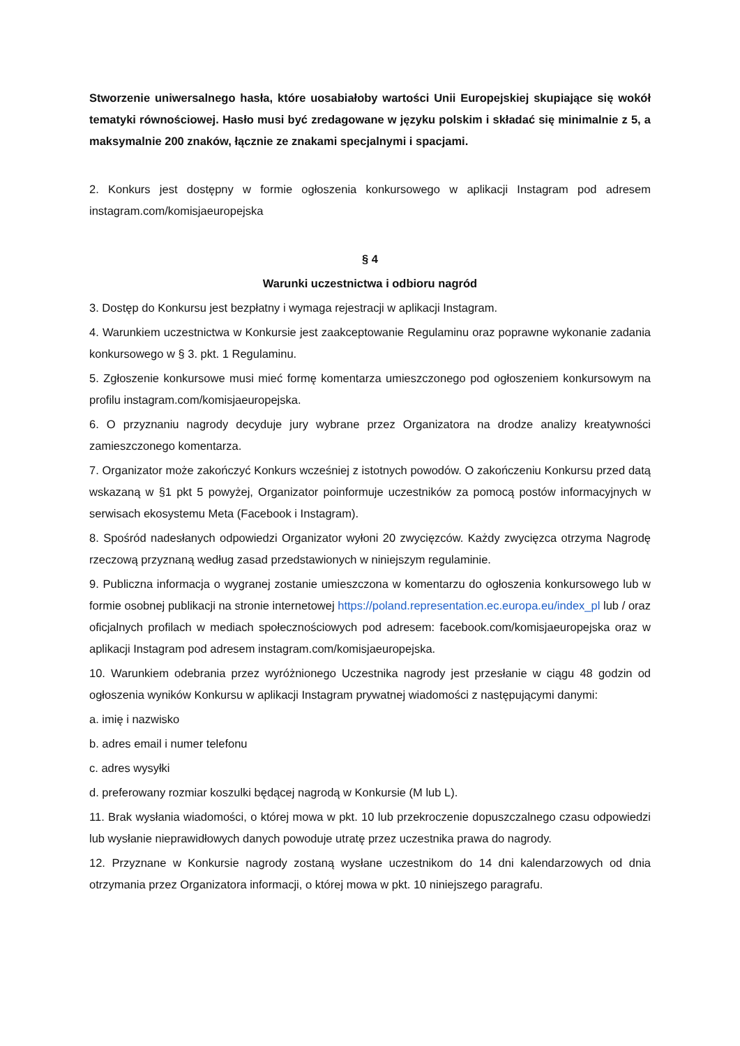Stworzenie uniwersalnego hasła, które uosabiałoby wartości Unii Europejskiej skupiające się wokół tematyki równościowej. Hasło musi być zredagowane w języku polskim i składać się minimalnie z 5, a maksymalnie 200 znaków, łącznie ze znakami specjalnymi i spacjami.
2. Konkurs jest dostępny w formie ogłoszenia konkursowego w aplikacji Instagram pod adresem instagram.com/komisjaeuropejska
§ 4
Warunki uczestnictwa i odbioru nagród
3. Dostęp do Konkursu jest bezpłatny i wymaga rejestracji w aplikacji Instagram.
4. Warunkiem uczestnictwa w Konkursie jest zaakceptowanie Regulaminu oraz poprawne wykonanie zadania konkursowego w § 3. pkt. 1 Regulaminu.
5. Zgłoszenie konkursowe musi mieć formę komentarza umieszczonego pod ogłoszeniem konkursowym na profilu instagram.com/komisjaeuropejska.
6. O przyznaniu nagrody decyduje jury wybrane przez Organizatora na drodze analizy kreatywności zamieszczonego komentarza.
7. Organizator może zakończyć Konkurs wcześniej z istotnych powodów. O zakończeniu Konkursu przed datą wskazaną w §1 pkt 5 powyżej, Organizator poinformuje uczestników za pomocą postów informacyjnych w serwisach ekosystemu Meta (Facebook i Instagram).
8. Spośród nadesłanych odpowiedzi Organizator wyłoni 20 zwycięzców. Każdy zwycięzca otrzyma Nagrodę rzeczową przyznaną według zasad przedstawionych w niniejszym regulaminie.
9. Publiczna informacja o wygranej zostanie umieszczona w komentarzu do ogłoszenia konkursowego lub w formie osobnej publikacji na stronie internetowej https://poland.representation.ec.europa.eu/index_pl lub / oraz oficjalnych profilach w mediach społecznościowych pod adresem: facebook.com/komisjaeuropejska oraz w aplikacji Instagram pod adresem instagram.com/komisjaeuropejska.
10. Warunkiem odebrania przez wyróżnionego Uczestnika nagrody jest przesłanie w ciągu 48 godzin od ogłoszenia wyników Konkursu w aplikacji Instagram prywatnej wiadomości z następującymi danymi:
a. imię i nazwisko
b. adres email i numer telefonu
c. adres wysyłki
d. preferowany rozmiar koszulki będącej nagrodą w Konkursie (M lub L).
11. Brak wysłania wiadomości, o której mowa w pkt. 10 lub przekroczenie dopuszczalnego czasu odpowiedzi lub wysłanie nieprawidłowych danych powoduje utratę przez uczestnika prawa do nagrody.
12. Przyznane w Konkursie nagrody zostaną wysłane uczestnikom do 14 dni kalendarzowych od dnia otrzymania przez Organizatora informacji, o której mowa w pkt. 10 niniejszego paragrafu.